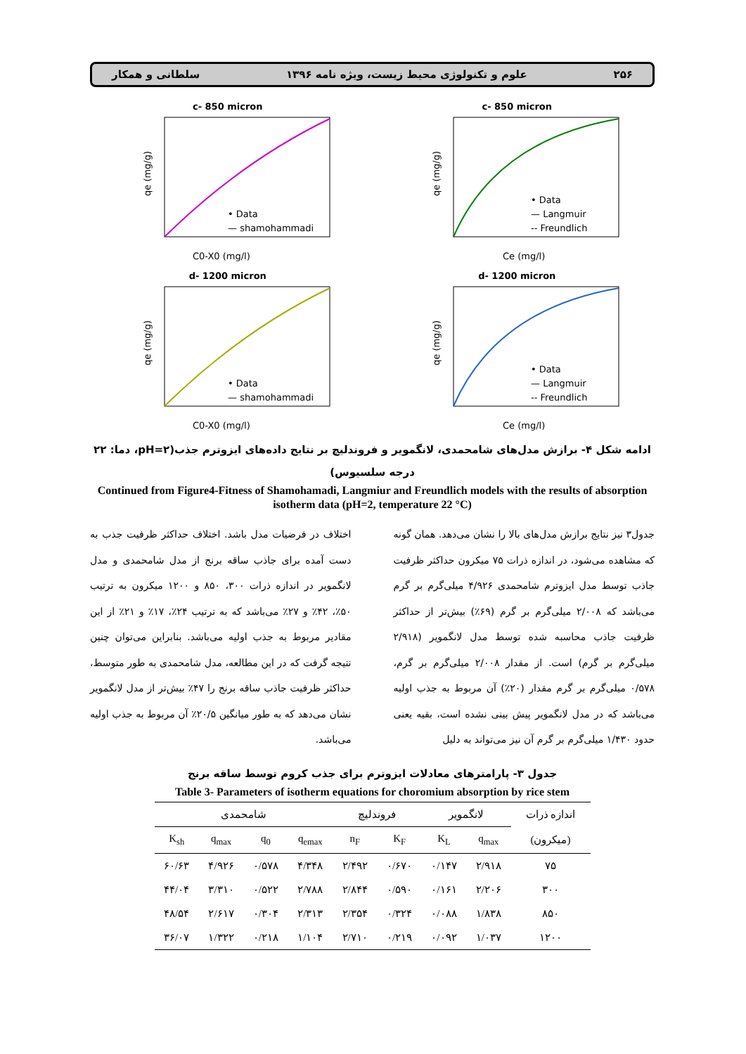۲۵۶ علوم و تکنولوژی محیط زیست، ویژه نامه ۱۳۹۶ سلطانی و همکار
c- 850 micron
• Data
— shamohammadi
qe (mg/g)
C0-X0 (mg/l)
c- 850 micron
• Data
— Langmuir
-- Freundlich
qe (mg/g)
Ce (mg/l)
d- 1200 micron
• Data
— shamohammadi
qe (mg/g)
C0-X0 (mg/l)
d- 1200 micron
• Data
— Langmuir
-- Freundlich
qe (mg/g)
Ce (mg/l)
ادامه شکل ۴- برازش مدل‌های شامحمدی، لانگمویر و فروندلیچ بر نتایج داده‌های ایزوترم جذب(pH=۲، دما: ۲۲ درجه سلسیوس)
Continued from Figure4-Fitness of Shamohamadi, Langmiur and Freundlich models with the results of absorption isotherm data (pH=2, temperature 22 °C)
جدول۳ نیز نتایج برازش مدل‌های بالا را نشان می‌دهد. همان گونه که مشاهده می‌شود، در اندازه ذرات ۷۵ میکرون حداکثر ظرفیت جاذب توسط مدل ایزوترم شامحمدی ۴/۹۲۶ میلی‌گرم بر گرم می‌باشد که ۲/۰۰۸ میلی‌گرم بر گرم (۶۹٪) بیش‌تر از حداکثر ظرفیت جاذب محاسبه شده توسط مدل لانگمویر (۲/۹۱۸ میلی‌گرم بر گرم) است. از مقدار ۲/۰۰۸ میلی‌گرم بر گرم، ۰/۵۷۸ میلی‌گرم بر گرم مقدار (۲۰٪) آن مربوط به جذب اولیه می‌باشد که در مدل لانگمویر پیش بینی نشده است، بقیه یعنی حدود ۱/۴۳۰ میلی‌گرم بر گرم آن نیز می‌تواند به دلیل
اختلاف در فرضیات مدل باشد. اختلاف حداکثر ظرفیت جذب به دست آمده برای جاذب ساقه برنج از مدل شامحمدی و مدل لانگمویر در اندازه ذرات ۳۰۰، ۸۵۰ و ۱۲۰۰ میکرون به ترتیب ۵۰٪، ۴۲٪ و ۲۷٪ می‌باشد که به ترتیب ۲۴٪، ۱۷٪ و ۲۱٪ از این مقادیر مربوط به جذب اولیه می‌باشد. بنابراین می‌توان چنین نتیجه گرفت که در این مطالعه، مدل شامحمدی به طور متوسط، حداکثر ظرفیت جاذب ساقه برنج را ۴۷٪ بیش‌تر از مدل لانگمویر نشان می‌دهد که به طور میانگین ۲۰/۵٪ آن مربوط به جذب اولیه می‌باشد.
جدول ۳- پارامترهای معادلات ایزوترم برای جذب کروم توسط ساقه برنج
Table 3- Parameters of isotherm equations for choromium absorption by rice stem
| اندازه ذرات | لانگمویر | | فروندلیچ | | شامحمدی | | | |
| --- | --- | --- | --- | --- | --- | --- | --- | --- |
| (میکرون) | q<sub>max</sub> | K<sub>L</sub> | K<sub>F</sub> | n<sub>F</sub> | q<sub>emax</sub> | q<sub>0</sub> | q<sub>max</sub> | K<sub>sh</sub> |
| ۷۵ | ۲/۹۱۸ | ۰/۱۴۷ | ۰/۶۷۰ | ۲/۴۹۲ | ۴/۳۴۸ | ۰/۵۷۸ | ۴/۹۲۶ | ۶۰/۶۳ |
| ۳۰۰ | ۲/۲۰۶ | ۰/۱۶۱ | ۰/۵۹۰ | ۲/۸۴۴ | ۲/۷۸۸ | ۰/۵۲۲ | ۳/۳۱۰ | ۴۴/۰۴ |
| ۸۵۰ | ۱/۸۳۸ | ۰/۰۸۸ | ۰/۳۲۴ | ۲/۳۵۴ | ۲/۳۱۳ | ۰/۳۰۴ | ۲/۶۱۷ | ۴۸/۵۴ |
| ۱۲۰۰ | ۱/۰۳۷ | ۰/۰۹۲ | ۰/۲۱۹ | ۲/۷۱۰ | ۱/۱۰۴ | ۰/۲۱۸ | ۱/۳۲۲ | ۳۶/۰۷ |